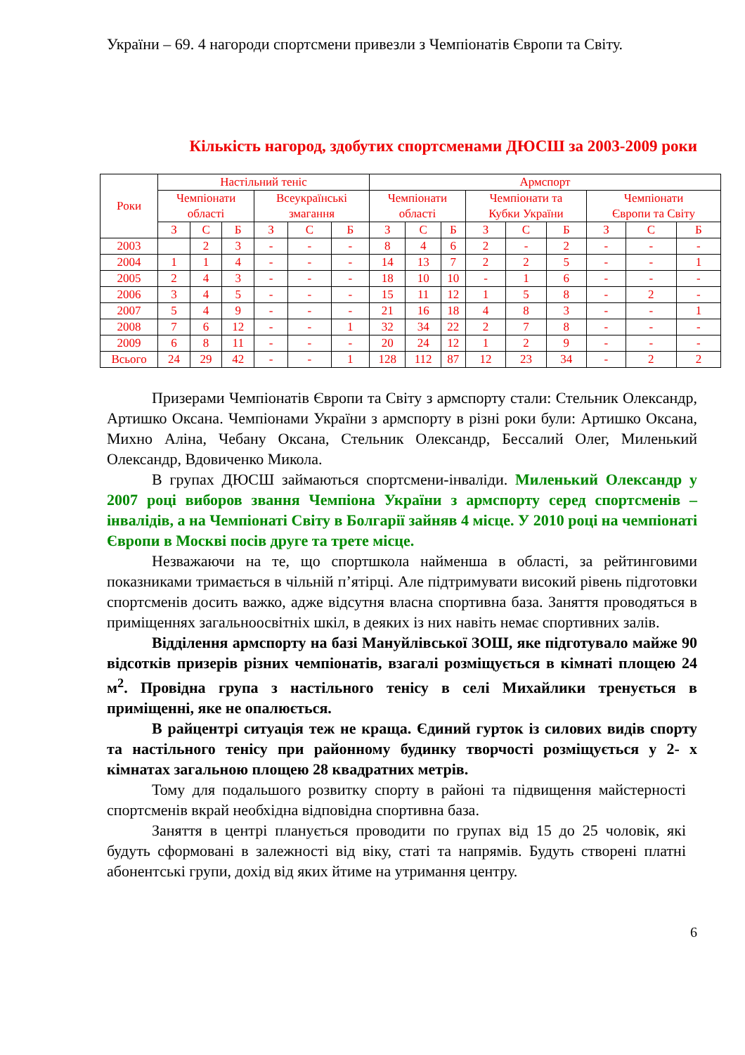України – 69. 4 нагороди спортсмени привезли з Чемпіонатів Європи та Світу.
Кількість нагород, здобутих спортсменами ДЮСШ за 2003-2009 роки
| Роки | Настільний теніс | | | | | | Армспорт | | | | | | | | |
| --- | --- | --- | --- | --- | --- | --- | --- | --- | --- | --- | --- | --- | --- | --- | --- |
| | Чемпіонати області | | | Всеукраїнські змагання | | | Чемпіонати області | | | Чемпіонати та Кубки України | | | Чемпіонати Європи та Світу | | |
| | З | С | Б | З | С | Б | З | С | Б | З | С | Б | З | С | Б |
| 2003 | | 2 | 3 | - | - | - | 8 | 4 | 6 | 2 | - | 2 | - | - | - |
| 2004 | 1 | 1 | 4 | - | - | - | 14 | 13 | 7 | 2 | 2 | 5 | - | - | 1 |
| 2005 | 2 | 4 | 3 | - | - | - | 18 | 10 | 10 | - | 1 | 6 | - | - | - |
| 2006 | 3 | 4 | 5 | - | - | - | 15 | 11 | 12 | 1 | 5 | 8 | - | 2 | - |
| 2007 | 5 | 4 | 9 | - | - | - | 21 | 16 | 18 | 4 | 8 | 3 | - | - | 1 |
| 2008 | 7 | 6 | 12 | - | - | 1 | 32 | 34 | 22 | 2 | 7 | 8 | - | - | - |
| 2009 | 6 | 8 | 11 | - | - | - | 20 | 24 | 12 | 1 | 2 | 9 | - | - | - |
| Всього | 24 | 29 | 42 | - | - | 1 | 128 | 112 | 87 | 12 | 23 | 34 | - | 2 | 2 |
Призерами Чемпіонатів Європи та Світу з армспорту стали: Стельник Олександр, Артишко Оксана. Чемпіонами України з армспорту в різні роки були: Артишко Оксана, Михно Аліна, Чебану Оксана, Стельник Олександр, Бессалий Олег, Миленький Олександр, Вдовиченко Микола.
В групах ДЮСШ займаються спортсмени-інваліди. Миленький Олександр у 2007 році виборов звання Чемпіона України з армспорту серед спортсменів – інвалідів, а на Чемпіонаті Світу в Болгарії зайняв 4 місце. У 2010 році на чемпіонаті Європи в Москві посів друге та трете місце.
Незважаючи на те, що спортшкола найменша в області, за рейтинговими показниками тримається в чільній п’ятірці. Але підтримувати високий рівень підготовки спортсменів досить важко, адже відсутня власна спортивна база. Заняття проводяться в приміщеннях загальноосвітніх шкіл, в деяких із них навіть немає спортивних залів.
Відділення армспорту на базі Мануйлівської ЗОШ, яке підготувало майже 90 відсотків призерів різних чемпіонатів, взагалі розміщується в кімнаті площею 24 м<sup>2</sup>. Провідна група з настільного тенісу в селі Михайлики тренується в приміщенні, яке не опалюється.
В райцентрі ситуація теж не краща. Єдиний гурток із силових видів спорту та настільного тенісу при районному будинку творчості розміщується у 2- х кімнатах загальною площею 28 квадратних метрів.
Тому для подальшого розвитку спорту в районі та підвищення майстерності спортсменів вкрай необхідна відповідна спортивна база.
Заняття в центрі планується проводити по групах від 15 до 25 чоловік, які будуть сформовані в залежності від віку, статі та напрямів. Будуть створені платні абонентські групи, дохід від яких йтиме на утримання центру.
6